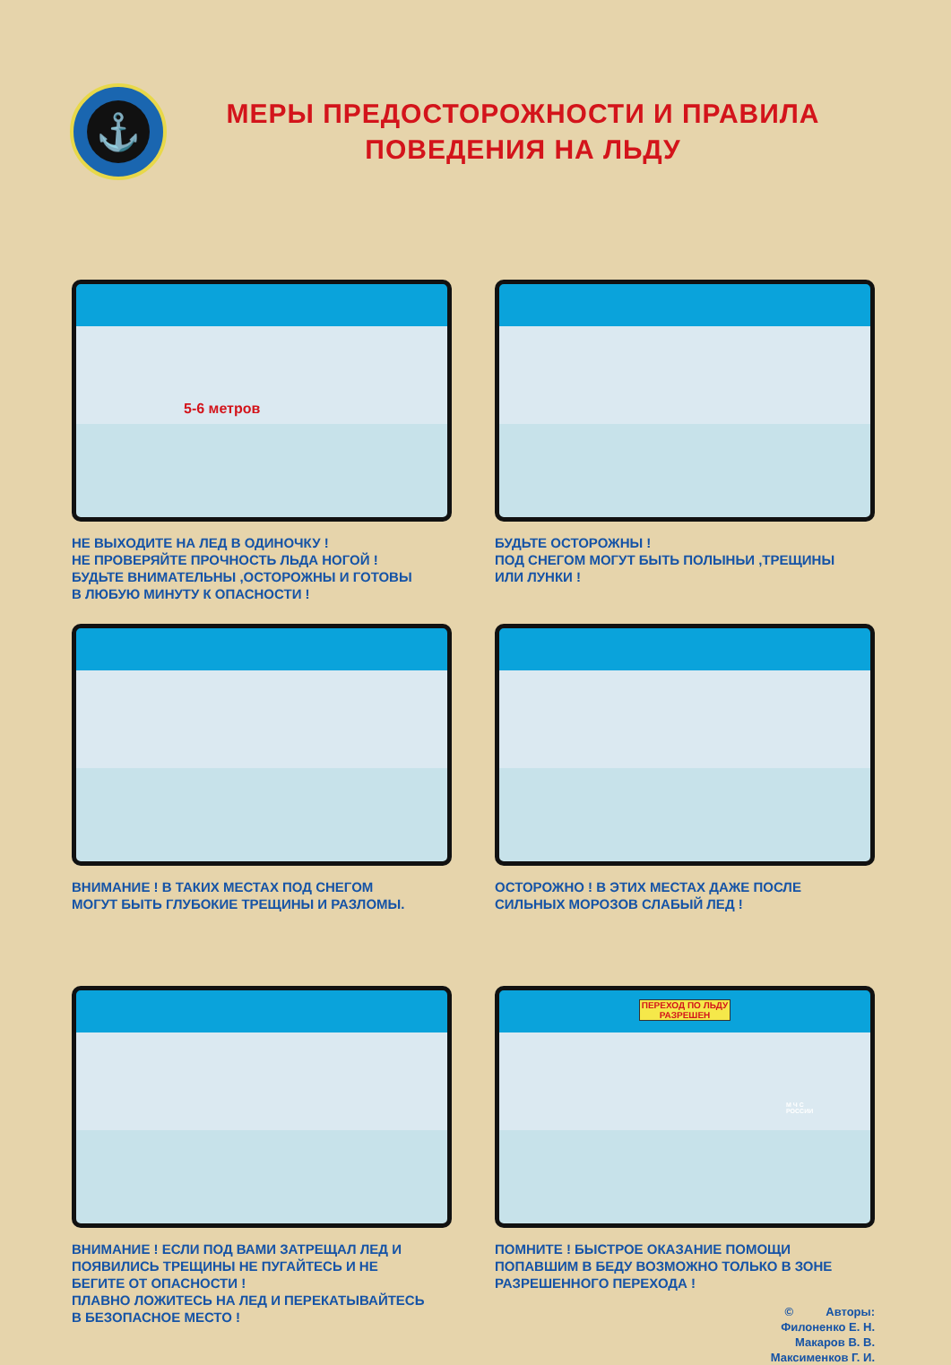⚓
МЕРЫ ПРЕДОСТОРОЖНОСТИ И ПРАВИЛА
ПОВЕДЕНИЯ НА ЛЬДУ
5-6 метров
НЕ ВЫХОДИТЕ НА ЛЕД В ОДИНОЧКУ !
НЕ ПРОВЕРЯЙТЕ ПРОЧНОСТЬ ЛЬДА НОГОЙ !
БУДЬТЕ ВНИМАТЕЛЬНЫ ,ОСТОРОЖНЫ И ГОТОВЫ
В ЛЮБУЮ МИНУТУ К ОПАСНОСТИ !
БУДЬТЕ ОСТОРОЖНЫ !
ПОД СНЕГОМ МОГУТ БЫТЬ ПОЛЫНЬИ ,ТРЕЩИНЫ
ИЛИ ЛУНКИ !
ВНИМАНИЕ ! В ТАКИХ МЕСТАХ ПОД СНЕГОМ
МОГУТ БЫТЬ ГЛУБОКИЕ ТРЕЩИНЫ И РАЗЛОМЫ.
ОСТОРОЖНО ! В ЭТИХ МЕСТАХ ДАЖЕ ПОСЛЕ
СИЛЬНЫХ МОРОЗОВ СЛАБЫЙ ЛЕД !
ВНИМАНИЕ ! ЕСЛИ ПОД ВАМИ ЗАТРЕЩАЛ ЛЕД И
ПОЯВИЛИСЬ ТРЕЩИНЫ НЕ ПУГАЙТЕСЬ И НЕ
БЕГИТЕ ОТ ОПАСНОСТИ !
ПЛАВНО ЛОЖИТЕСЬ НА ЛЕД И ПЕРЕКАТЫВАЙТЕСЬ
В БЕЗОПАСНОЕ МЕСТО !
ПЕРЕХОД ПО ЛЬДУ РАЗРЕШЕН
М Ч С
РОССИИ
ПОМНИТЕ ! БЫСТРОЕ ОКАЗАНИЕ ПОМОЩИ
ПОПАВШИМ В БЕДУ ВОЗМОЖНО ТОЛЬКО В ЗОНЕ
РАЗРЕШЕННОГО ПЕРЕХОДА !
© Авторы:
Филоненко Е. Н.
Макаров В. В.
Максименков Г. И.